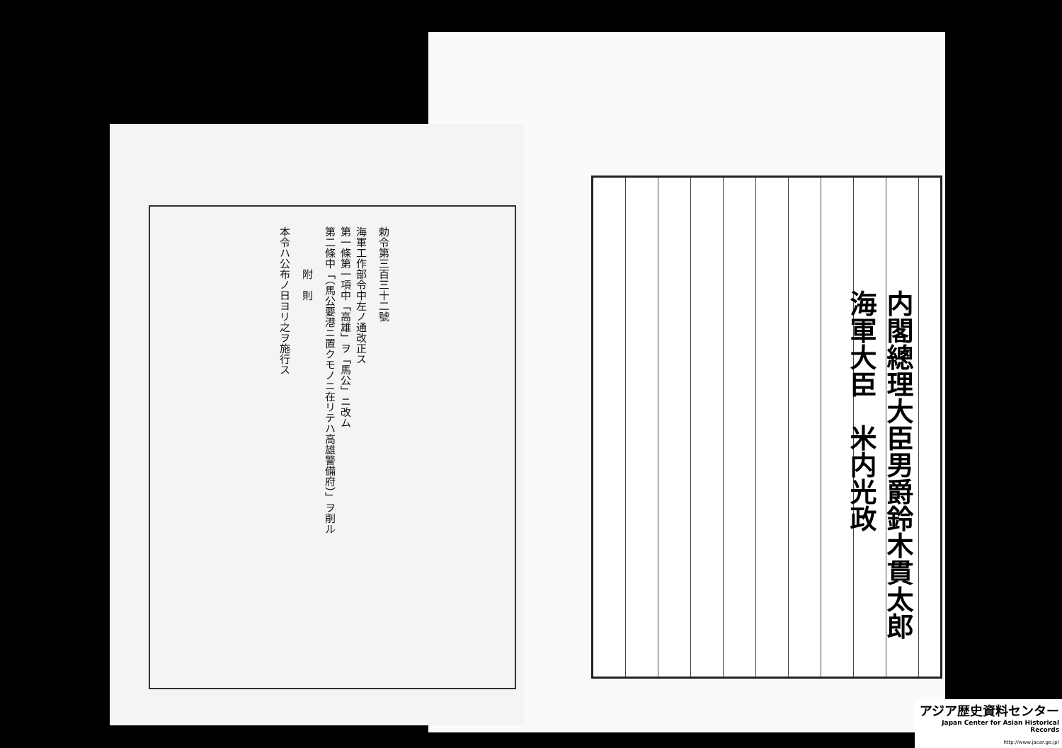勅令第三百三十二號
海軍工作部令中左ノ通改正ス
第一條第一項中「高雄」ヲ「馬公」ニ改ム
第二條中「（馬公要港ニ置クモノニ在リテハ高雄警備府）」ヲ削ル
附　則
本令ハ公布ノ日ヨリ之ヲ施行ス
内閣總理大臣男爵鈴木貫太郎
海軍大臣　米内光政
アジア歴史資料センター
Japan Center for Asian Historical Records
http://www.jacar.go.jp/